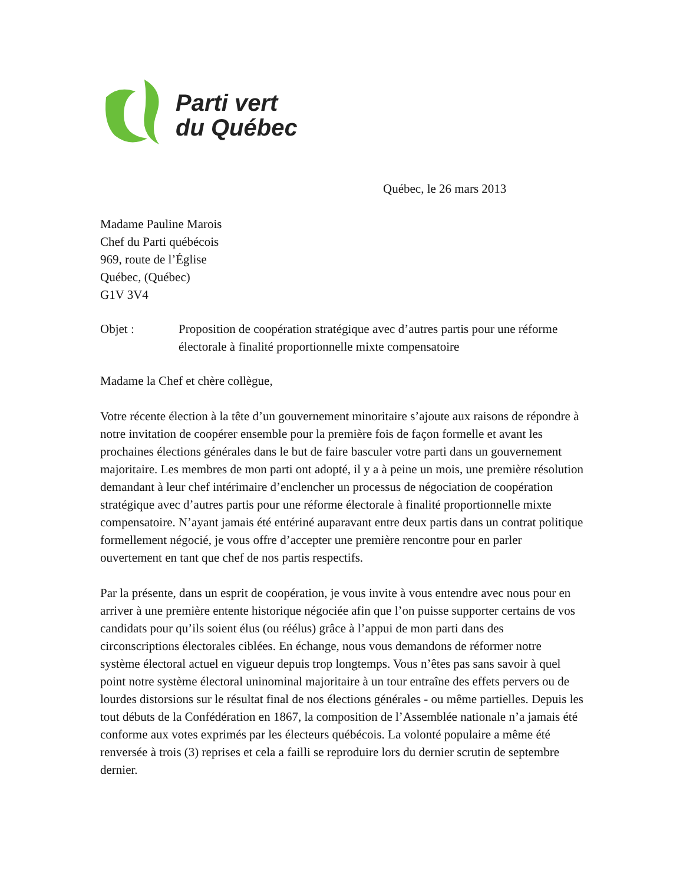Parti vert
du Québec
Québec, le 26 mars 2013
Madame Pauline Marois
Chef du Parti québécois
969, route de l’Église
Québec, (Québec)
G1V 3V4
Objet : Proposition de coopération stratégique avec d’autres partis pour une réforme électorale à finalité proportionnelle mixte compensatoire
Madame la Chef et chère collègue,
Votre récente élection à la tête d’un gouvernement minoritaire s’ajoute aux raisons de répondre à notre invitation de coopérer ensemble pour la première fois de façon formelle et avant les prochaines élections générales dans le but de faire basculer votre parti dans un gouvernement majoritaire. Les membres de mon parti ont adopté, il y a à peine un mois, une première résolution demandant à leur chef intérimaire d’enclencher un processus de négociation de coopération stratégique avec d’autres partis pour une réforme électorale à finalité proportionnelle mixte compensatoire. N’ayant jamais été entériné auparavant entre deux partis dans un contrat politique formellement négocié, je vous offre d’accepter une première rencontre pour en parler ouvertement en tant que chef de nos partis respectifs.
Par la présente, dans un esprit de coopération, je vous invite à vous entendre avec nous pour en arriver à une première entente historique négociée afin que l’on puisse supporter certains de vos candidats pour qu’ils soient élus (ou réélus) grâce à l’appui de mon parti dans des circonscriptions électorales ciblées. En échange, nous vous demandons de réformer notre système électoral actuel en vigueur depuis trop longtemps. Vous n’êtes pas sans savoir à quel point notre système électoral uninominal majoritaire à un tour entraîne des effets pervers ou de lourdes distorsions sur le résultat final de nos élections générales - ou même partielles. Depuis les tout débuts de la Confédération en 1867, la composition de l’Assemblée nationale n’a jamais été conforme aux votes exprimés par les électeurs québécois. La volonté populaire a même été renversée à trois (3) reprises et cela a failli se reproduire lors du dernier scrutin de septembre dernier.